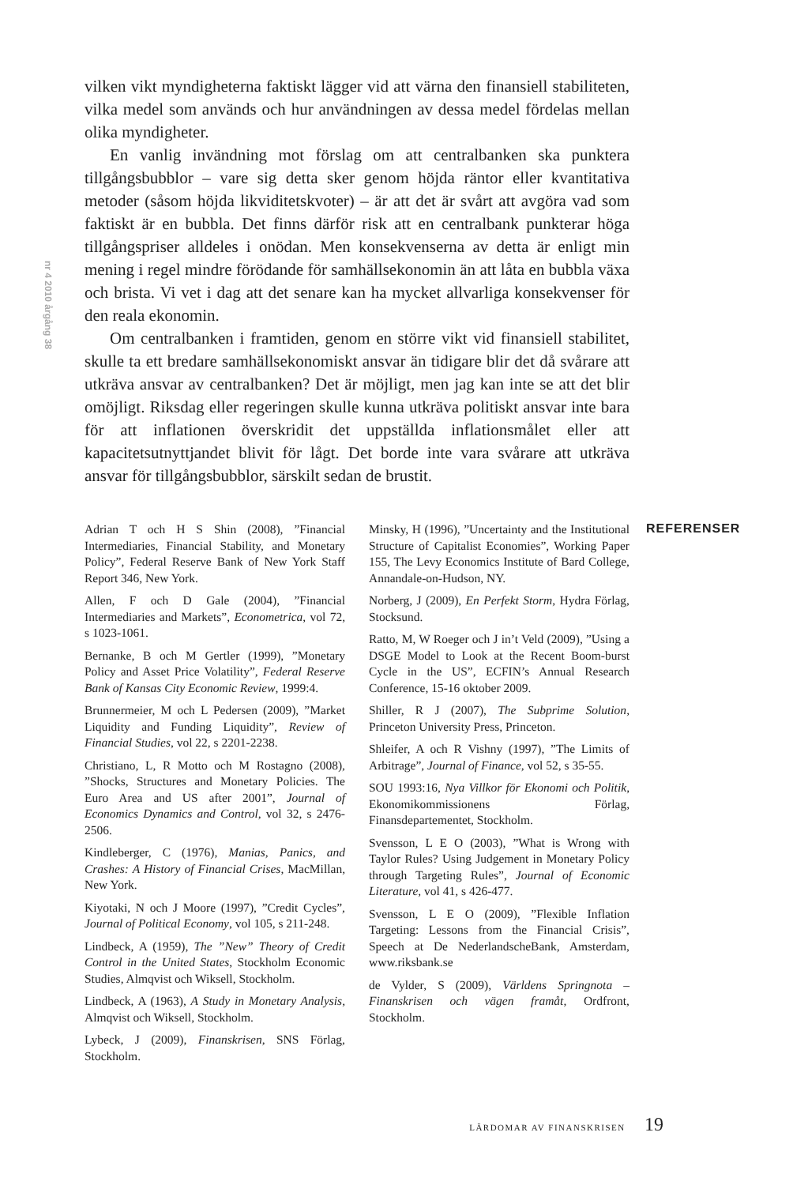nr 4 2010 årgång 38
vilken vikt myndigheterna faktiskt lägger vid att värna den finansiell stabiliteten, vilka medel som används och hur användningen av dessa medel fördelas mellan olika myndigheter.
En vanlig invändning mot förslag om att centralbanken ska punktera tillgångsbubblor – vare sig detta sker genom höjda räntor eller kvantitativa metoder (såsom höjda likviditetskvoter) – är att det är svårt att avgöra vad som faktiskt är en bubbla. Det finns därför risk att en centralbank punkterar höga tillgångspriser alldeles i onödan. Men konsekvenserna av detta är enligt min mening i regel mindre förödande för samhällsekonomin än att låta en bubbla växa och brista. Vi vet i dag att det senare kan ha mycket allvarliga konsekvenser för den reala ekonomin.
Om centralbanken i framtiden, genom en större vikt vid finansiell stabilitet, skulle ta ett bredare samhällsekonomiskt ansvar än tidigare blir det då svårare att utkräva ansvar av centralbanken? Det är möjligt, men jag kan inte se att det blir omöjligt. Riksdag eller regeringen skulle kunna utkräva politiskt ansvar inte bara för att inflationen överskridit det uppställda inflationsmålet eller att kapacitetsutnyttjandet blivit för lågt. Det borde inte vara svårare att utkräva ansvar för tillgångsbubblor, särskilt sedan de brustit.
Adrian T och H S Shin (2008), ”Financial Intermediaries, Financial Stability, and Monetary Policy”, Federal Reserve Bank of New York Staff Report 346, New York.
Allen, F och D Gale (2004), ”Financial Intermediaries and Markets”, Econometrica, vol 72, s 1023-1061.
Bernanke, B och M Gertler (1999), ”Monetary Policy and Asset Price Volatility”, Federal Reserve Bank of Kansas City Economic Review, 1999:4.
Brunnermeier, M och L Pedersen (2009), ”Market Liquidity and Funding Liquidity”, Review of Financial Studies, vol 22, s 2201-2238.
Christiano, L, R Motto och M Rostagno (2008), ”Shocks, Structures and Monetary Policies. The Euro Area and US after 2001”, Journal of Economics Dynamics and Control, vol 32, s 2476-2506.
Kindleberger, C (1976), Manias, Panics, and Crashes: A History of Financial Crises, MacMillan, New York.
Kiyotaki, N och J Moore (1997), ”Credit Cycles”, Journal of Political Economy, vol 105, s 211-248.
Lindbeck, A (1959), The ”New” Theory of Credit Control in the United States, Stockholm Economic Studies, Almqvist och Wiksell, Stockholm.
Lindbeck, A (1963), A Study in Monetary Analysis, Almqvist och Wiksell, Stockholm.
Lybeck, J (2009), Finanskrisen, SNS Förlag, Stockholm.
Minsky, H (1996), ”Uncertainty and the Institutional Structure of Capitalist Economies”, Working Paper 155, The Levy Economics Institute of Bard College, Annandale-on-Hudson, NY.
Norberg, J (2009), En Perfekt Storm, Hydra Förlag, Stocksund.
Ratto, M, W Roeger och J in’t Veld (2009), ”Using a DSGE Model to Look at the Recent Boom-burst Cycle in the US”, ECFIN’s Annual Research Conference, 15-16 oktober 2009.
Shiller, R J (2007), The Subprime Solution, Princeton University Press, Princeton.
Shleifer, A och R Vishny (1997), ”The Limits of Arbitrage”, Journal of Finance, vol 52, s 35-55.
SOU 1993:16, Nya Villkor för Ekonomi och Politik, Ekonomikommissionens Förlag, Finansdepartementet, Stockholm.
Svensson, L E O (2003), ”What is Wrong with Taylor Rules? Using Judgement in Monetary Policy through Targeting Rules”, Journal of Economic Literature, vol 41, s 426-477.
Svensson, L E O (2009), ”Flexible Inflation Targeting: Lessons from the Financial Crisis”, Speech at De NederlandscheBank, Amsterdam, www.riksbank.se
de Vylder, S (2009), Världens Springnota – Finanskrisen och vägen framåt, Ordfront, Stockholm.
REFERENSER
LÄRDOMAR AV FINANSKRISEN 19